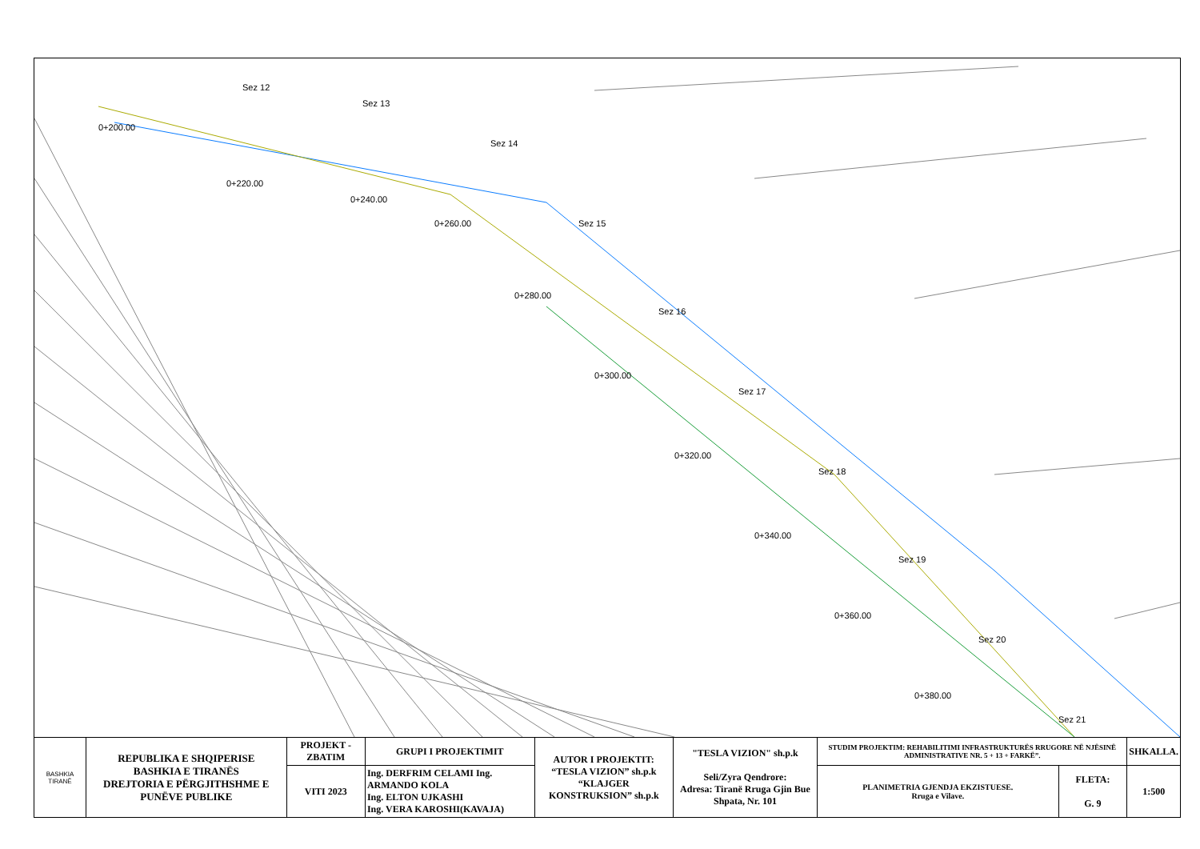Sez 12
Sez 13
Sez 14
Sez 15
Sez 16
Sez 17
Sez 18
Sez 19
Sez 20
Sez 21
0+200.00
0+220.00
0+240.00
0+260.00
0+280.00
0+300.00
0+320.00
0+340.00
0+360.00
0+380.00
| BASHKIA TIRANË | REPUBLIKA E SHQIPERISE BASHKIA E TIRANËS DREJTORIA E PËRGJITHSHME E PUNËVE PUBLIKE | PROJEKT - ZBATIM | GRUPI I PROJEKTIMIT | AUTOR I PROJEKTIT: “TESLA VIZION” sh.p.k “KLAJGER KONSTRUKSION” sh.p.k | "TESLA VIZION" sh.p.k Seli/Zyra Qendrore: Adresa: Tiranë Rruga Gjin Bue Shpata, Nr. 101 | STUDIM PROJEKTIM: REHABILITIMI INFRASTRUKTURËS RRUGORE NË NJËSINË ADMINISTRATIVE NR. 5 + 13 + FARKË”. | | SHKALLA. |
| | | VITI 2023 | Ing. DERFRIM CELAMI Ing. ARMANDO KOLA Ing. ELTON UJKASHI Ing. VERA KAROSHI(KAVAJA) | | | PLANIMETRIA GJENDJA EKZISTUESE. Rruga e Vilave. | FLETA: G. 9 | 1:500 |